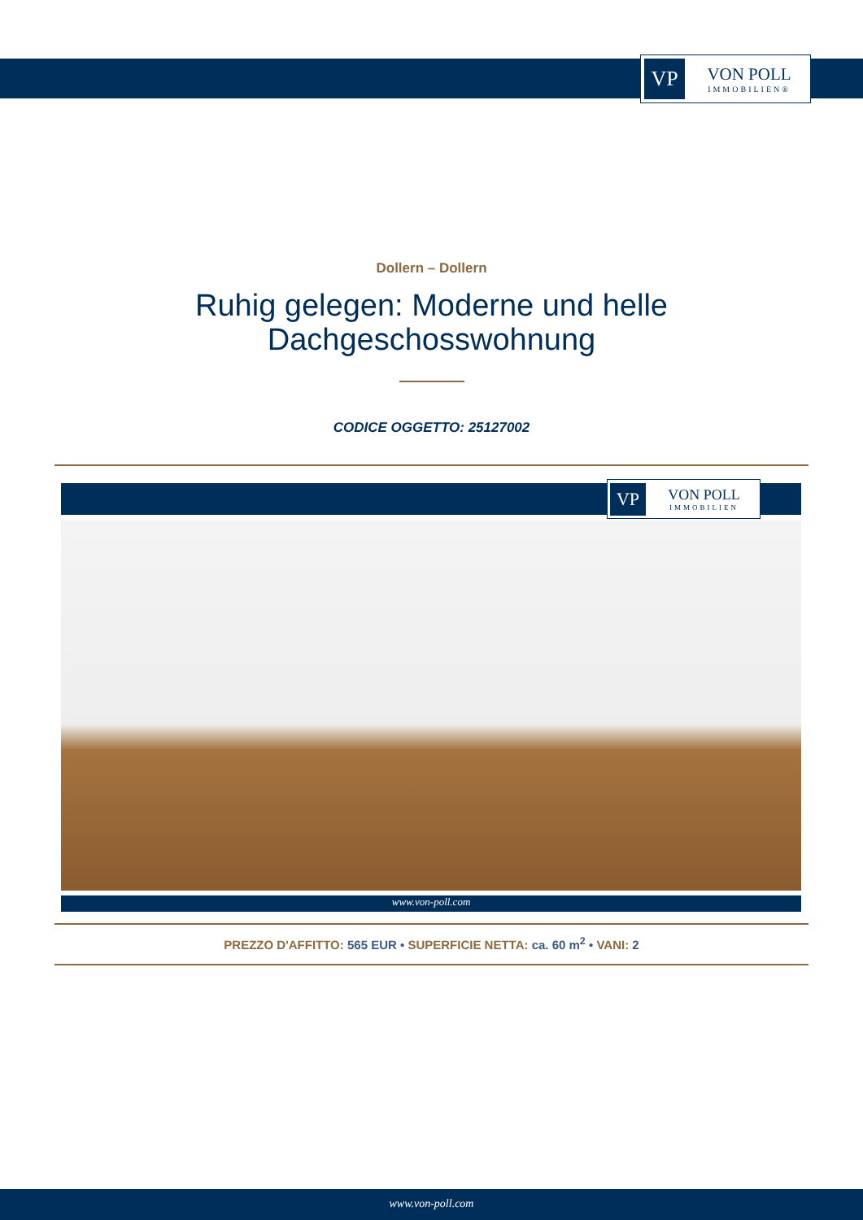VP
VON POLL
IMMOBILIEN®
Dollern – Dollern
Ruhig gelegen: Moderne und helle
Dachgeschosswohnung
CODICE OGGETTO: 25127002
VP
VON POLL
IMMOBILIEN
www.von-poll.com
PREZZO D'AFFITTO: 565 EUR • SUPERFICIE NETTA: ca. 60 m<sup>2</sup> • VANI: 2
www.von-poll.com